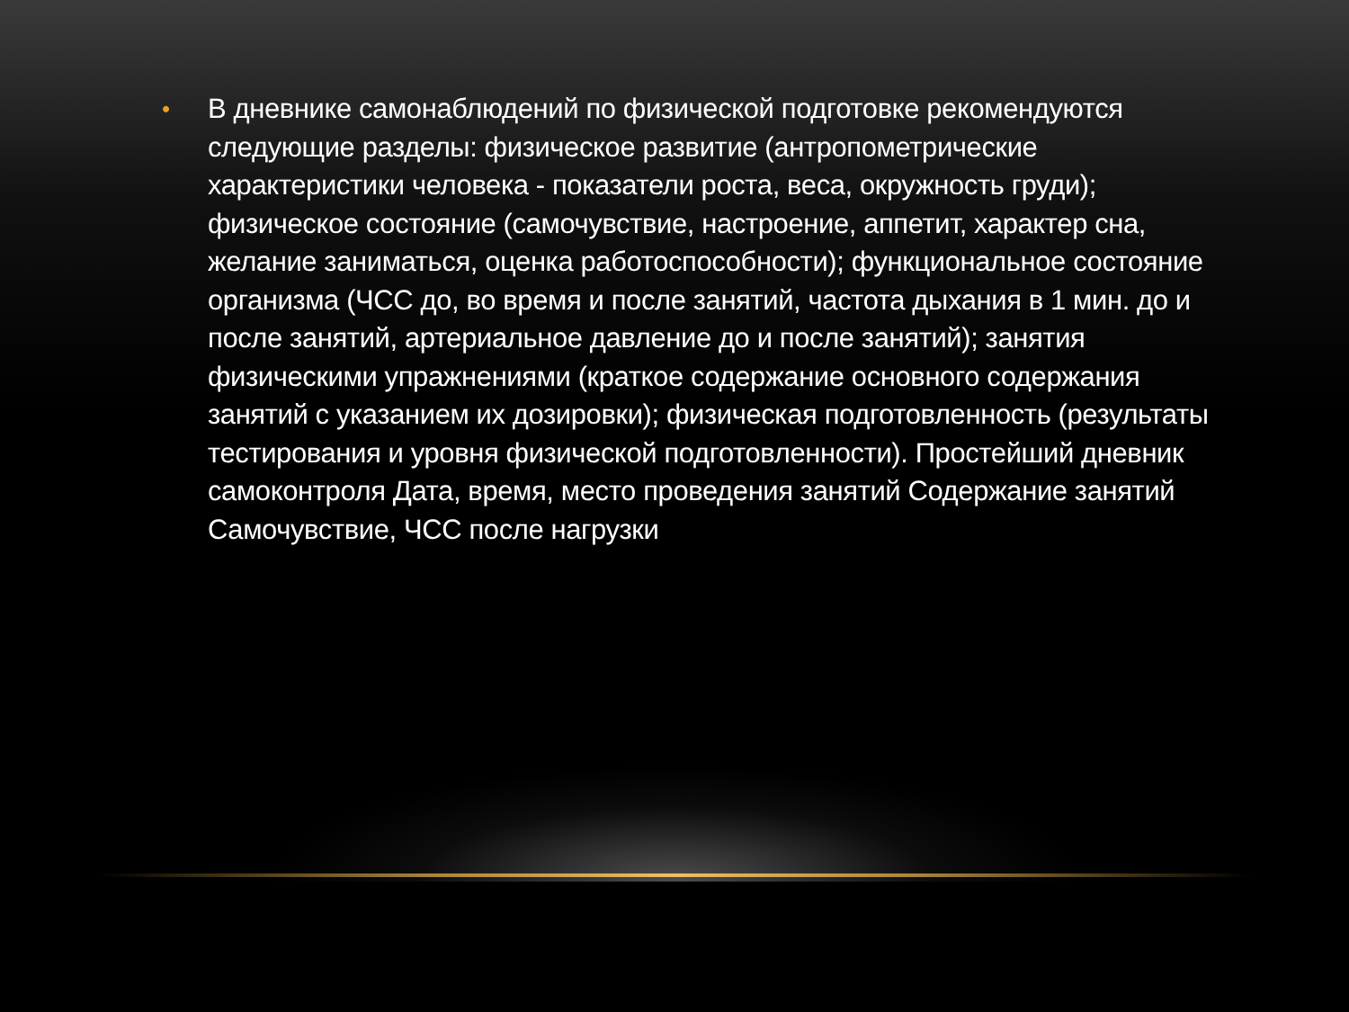•
В дневнике самонаблюдений по физической подготовке рекомендуются следующие разделы: физическое развитие (антропометрические характеристики человека - показатели роста, веса, окружность груди); физическое состояние (самочувствие, настроение, аппетит, характер сна, желание заниматься, оценка работоспособности); функциональное состояние организма (ЧСС до, во время и после занятий, частота дыхания в 1 мин. до и после занятий, артериальное давление до и после занятий); занятия физическими упражнениями (краткое содержание основного содержания занятий с указанием их дозировки); физическая подготовленность (результаты тестирования и уровня физической подготовленности). Простейший дневник самоконтроля Дата, время, место проведения занятий Содержание занятий Самочувствие, ЧСС после нагрузки